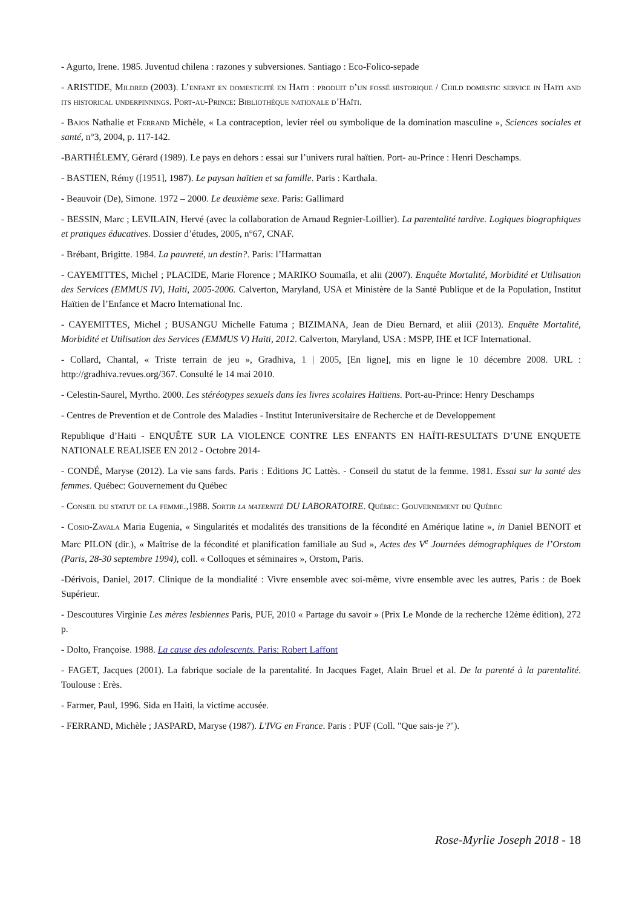- Agurto, Irene. 1985. Juventud chilena : razones y subversiones. Santiago : Eco-Folico-sepade
- ARISTIDE, Mildred (2003). L’enfant en domesticité en Haïti : produit d’un fossé historique / Child domestic service in Haïti and its historical underpinnings. Port-au-Prince: Bibliothèque nationale d’Haïti.
- Bajos Nathalie et Ferrand Michèle, « La contraception, levier réel ou symbolique de la domination masculine », Sciences sociales et santé, n°3, 2004, p. 117-142.
-BARTHÉLEMY, Gérard (1989). Le pays en dehors : essai sur l’univers rural haïtien. Port- au-Prince : Henri Deschamps.
- BASTIEN, Rémy ([1951], 1987). Le paysan haïtien et sa famille. Paris : Karthala.
- Beauvoir (De), Simone. 1972 – 2000. Le deuxième sexe. Paris: Gallimard
- BESSIN, Marc ; LEVILAIN, Hervé (avec la collaboration de Arnaud Regnier-Loillier). La parentalité tardive. Logiques biographiques et pratiques éducatives. Dossier d’études, 2005, n°67, CNAF.
- Brébant, Brigitte. 1984. La pauvreté, un destin?. Paris: l’Harmattan
- CAYEMITTES, Michel ; PLACIDE, Marie Florence ; MARIKO Soumaïla, et alii (2007). Enquête Mortalité, Morbidité et Utilisation des Services (EMMUS IV), Haïti, 2005-2006. Calverton, Maryland, USA et Ministère de la Santé Publique et de la Population, Institut Haïtien de l’Enfance et Macro International Inc.
- CAYEMITTES, Michel ; BUSANGU Michelle Fatuma ; BIZIMANA, Jean de Dieu Bernard, et aliii (2013). Enquête Mortalité, Morbidité et Utilisation des Services (EMMUS V) Haïti, 2012. Calverton, Maryland, USA : MSPP, IHE et ICF International.
- Collard, Chantal, « Triste terrain de jeu », Gradhiva, 1 | 2005, [En ligne], mis en ligne le 10 décembre 2008. URL : http://gradhiva.revues.org/367. Consulté le 14 mai 2010.
- Celestin-Saurel, Myrtho. 2000. Les stéréotypes sexuels dans les livres scolaires Haïtiens. Port-au-Prince: Henry Deschamps
- Centres de Prevention et de Controle des Maladies - Institut Interuniversitaire de Recherche et de Developpement
Republique d’Haiti - ENQUÊTE SUR LA VIOLENCE CONTRE LES ENFANTS EN HAÏTI-RESULTATS D’UNE ENQUETE NATIONALE REALISEE EN 2012 - Octobre 2014-
- CONDÉ, Maryse (2012). La vie sans fards. Paris : Editions JC Lattès. - Conseil du statut de la femme. 1981. Essai sur la santé des femmes. Québec: Gouvernement du Québec
- Conseil du statut de la femme.,1988. Sortir la maternité DU LABORATOIRE. Québec: Gouvernement du Québec
- Cosio-Zavala Maria Eugenia, « Singularités et modalités des transitions de la fécondité en Amérique latine », in Daniel BENOIT et Marc PILON (dir.), « Maîtrise de la fécondité et planification familiale au Sud », Actes des V<sup>e</sup> Journées démographiques de l’Orstom (Paris, 28-30 septembre 1994), coll. « Colloques et séminaires », Orstom, Paris.
-Dérivois, Daniel, 2017. Clinique de la mondialité : Vivre ensemble avec soi-même, vivre ensemble avec les autres, Paris : de Boek Supérieur.
- Descoutures Virginie Les mères lesbiennes Paris, PUF, 2010 « Partage du savoir » (Prix Le Monde de la recherche 12ème édition), 272 p.
- Dolto, Françoise. 1988. La cause des adolescents. Paris: Robert Laffont
- FAGET, Jacques (2001). La fabrique sociale de la parentalité. In Jacques Faget, Alain Bruel et al. De la parenté à la parentalité. Toulouse : Erès.
- Farmer, Paul, 1996. Sida en Haiti, la victime accusée.
- FERRAND, Michèle ; JASPARD, Maryse (1987). L'IVG en France. Paris : PUF (Coll. "Que sais-je ?").
Rose-Myrlie Joseph 2018 - 18